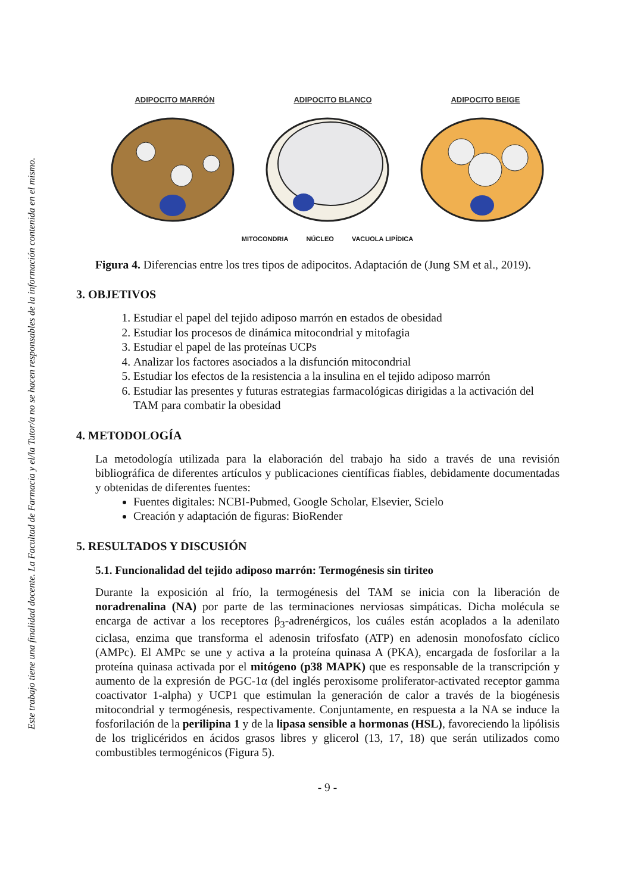Este trabajo tiene una finalidad docente. La Facultad de Farmacia y el/la Tutor/a no se hacen responsables de la información contenida en el mismo.
ADIPOCITO MARRÓN ADIPOCITO BLANCO ADIPOCITO BEIGE
MITOCONDRIA NÚCLEO VACUOLA LIPÍDICA
Figura 4. Diferencias entre los tres tipos de adipocitos. Adaptación de (Jung SM et al., 2019).
3. OBJETIVOS
1. Estudiar el papel del tejido adiposo marrón en estados de obesidad
2. Estudiar los procesos de dinámica mitocondrial y mitofagia
3. Estudiar el papel de las proteínas UCPs
4. Analizar los factores asociados a la disfunción mitocondrial
5. Estudiar los efectos de la resistencia a la insulina en el tejido adiposo marrón
6. Estudiar las presentes y futuras estrategias farmacológicas dirigidas a la activación del TAM para combatir la obesidad
4. METODOLOGÍA
La metodología utilizada para la elaboración del trabajo ha sido a través de una revisión bibliográfica de diferentes artículos y publicaciones científicas fiables, debidamente documentadas y obtenidas de diferentes fuentes:
Fuentes digitales: NCBI-Pubmed, Google Scholar, Elsevier, Scielo
Creación y adaptación de figuras: BioRender
5. RESULTADOS Y DISCUSIÓN
5.1. Funcionalidad del tejido adiposo marrón: Termogénesis sin tiriteo
Durante la exposición al frío, la termogénesis del TAM se inicia con la liberación de noradrenalina (NA) por parte de las terminaciones nerviosas simpáticas. Dicha molécula se encarga de activar a los receptores β<sub>3</sub>-adrenérgicos, los cuáles están acoplados a la adenilato ciclasa, enzima que transforma el adenosin trifosfato (ATP) en adenosin monofosfato cíclico (AMPc). El AMPc se une y activa a la proteína quinasa A (PKA), encargada de fosforilar a la proteína quinasa activada por el mitógeno (p38 MAPK) que es responsable de la transcripción y aumento de la expresión de PGC-1α (del inglés peroxisome proliferator-activated receptor gamma coactivator 1-alpha) y UCP1 que estimulan la generación de calor a través de la biogénesis mitocondrial y termogénesis, respectivamente. Conjuntamente, en respuesta a la NA se induce la fosforilación de la perilipina 1 y de la lipasa sensible a hormonas (HSL), favoreciendo la lipólisis de los triglicéridos en ácidos grasos libres y glicerol (13, 17, 18) que serán utilizados como combustibles termogénicos (Figura 5).
- 9 -